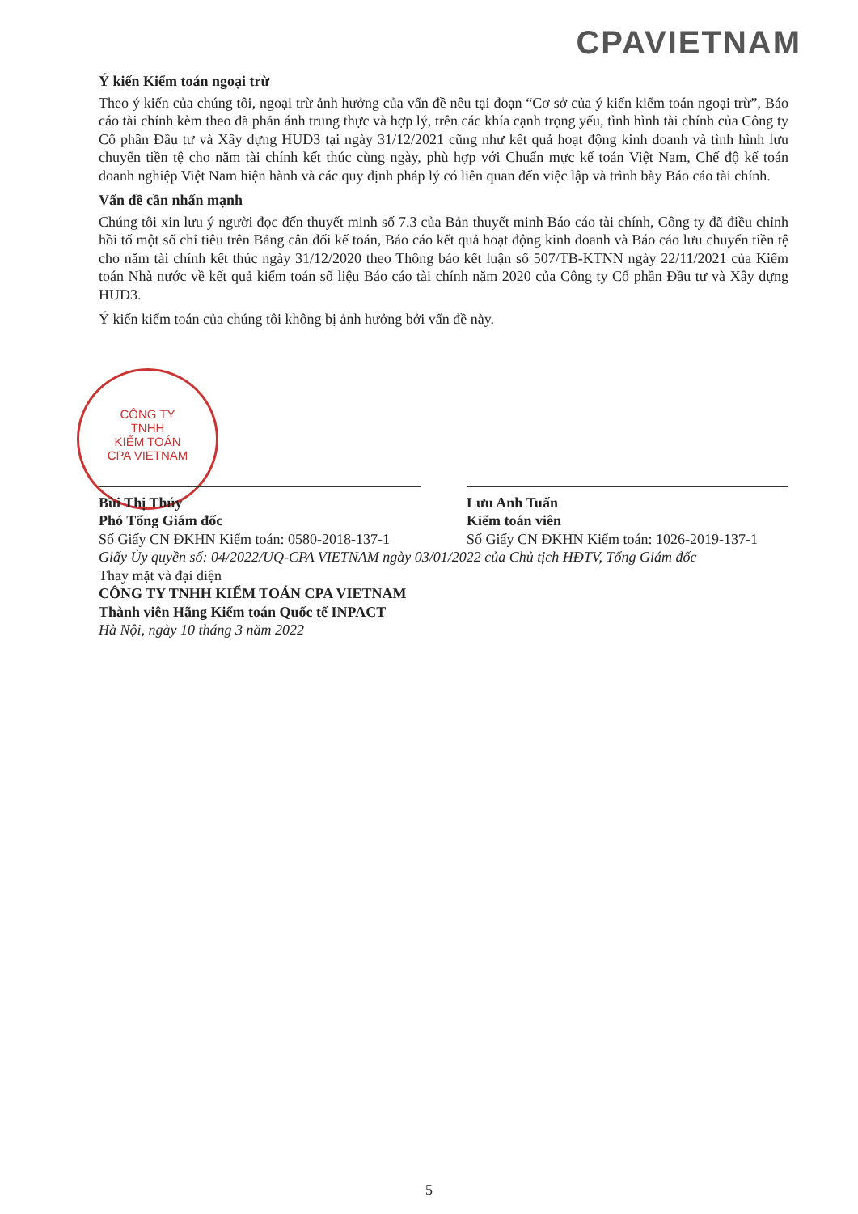CPAVIETNAM
CÔNG TY
TNHH
KIỂM TOÁN
CPA VIETNAM
Ý kiến Kiểm toán ngoại trừ
Theo ý kiến của chúng tôi, ngoại trừ ảnh hưởng của vấn đề nêu tại đoạn “Cơ sở của ý kiến kiểm toán ngoại trừ”, Báo cáo tài chính kèm theo đã phản ánh trung thực và hợp lý, trên các khía cạnh trọng yếu, tình hình tài chính của Công ty Cổ phần Đầu tư và Xây dựng HUD3 tại ngày 31/12/2021 cũng như kết quả hoạt động kinh doanh và tình hình lưu chuyển tiền tệ cho năm tài chính kết thúc cùng ngày, phù hợp với Chuẩn mực kế toán Việt Nam, Chế độ kế toán doanh nghiệp Việt Nam hiện hành và các quy định pháp lý có liên quan đến việc lập và trình bày Báo cáo tài chính.
Vấn đề cần nhấn mạnh
Chúng tôi xin lưu ý người đọc đến thuyết minh số 7.3 của Bản thuyết minh Báo cáo tài chính, Công ty đã điều chỉnh hồi tố một số chỉ tiêu trên Bảng cân đối kế toán, Báo cáo kết quả hoạt động kinh doanh và Báo cáo lưu chuyển tiền tệ cho năm tài chính kết thúc ngày 31/12/2020 theo Thông báo kết luận số 507/TB-KTNN ngày 22/11/2021 của Kiểm toán Nhà nước về kết quả kiểm toán số liệu Báo cáo tài chính năm 2020 của Công ty Cổ phần Đầu tư và Xây dựng HUD3.
Ý kiến kiểm toán của chúng tôi không bị ảnh hưởng bởi vấn đề này.
Bùi Thị Thúy
Phó Tổng Giám đốc
Số Giấy CN ĐKHN Kiểm toán: 0580-2018-137-1
Lưu Anh Tuấn
Kiểm toán viên
Số Giấy CN ĐKHN Kiểm toán: 1026-2019-137-1
Giấy Ủy quyền số: 04/2022/UQ-CPA VIETNAM ngày 03/01/2022 của Chủ tịch HĐTV, Tổng Giám đốc
Thay mặt và đại diện
CÔNG TY TNHH KIỂM TOÁN CPA VIETNAM
Thành viên Hãng Kiểm toán Quốc tế INPACT
Hà Nội, ngày 10 tháng 3 năm 2022
5